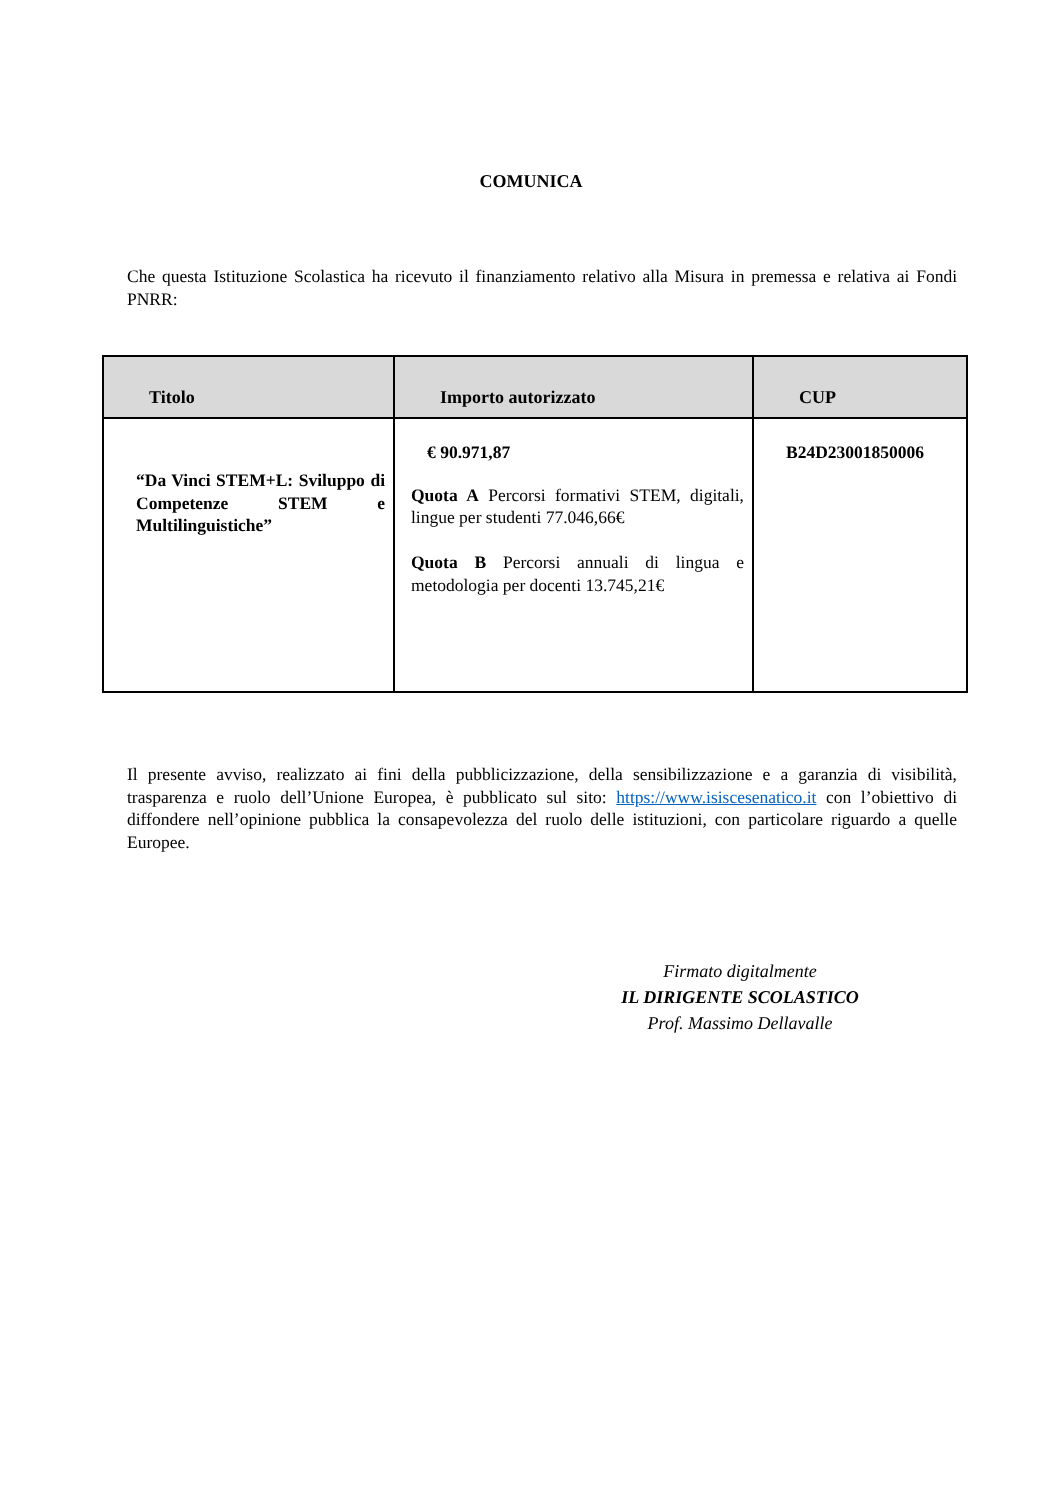COMUNICA
Che questa Istituzione Scolastica ha ricevuto il finanziamento relativo alla Misura in premessa e relativa ai Fondi PNRR:
| Titolo | Importo autorizzato | CUP |
| --- | --- | --- |
| “Da Vinci STEM+L: Sviluppo di Competenze STEM e Multilinguistiche” | € 90.971,87 Quota A Percorsi formativi STEM, digitali, lingue per studenti 77.046,66€ Quota B Percorsi annuali di lingua e metodologia per docenti 13.745,21€ | B24D23001850006 |
Il presente avviso, realizzato ai fini della pubblicizzazione, della sensibilizzazione e a garanzia di visibilità, trasparenza e ruolo dell’Unione Europea, è pubblicato sul sito: https://www.isiscesenatico.it con l’obiettivo di diffondere nell’opinione pubblica la consapevolezza del ruolo delle istituzioni, con particolare riguardo a quelle Europee.
Firmato digitalmente
IL DIRIGENTE SCOLASTICO
Prof. Massimo Dellavalle